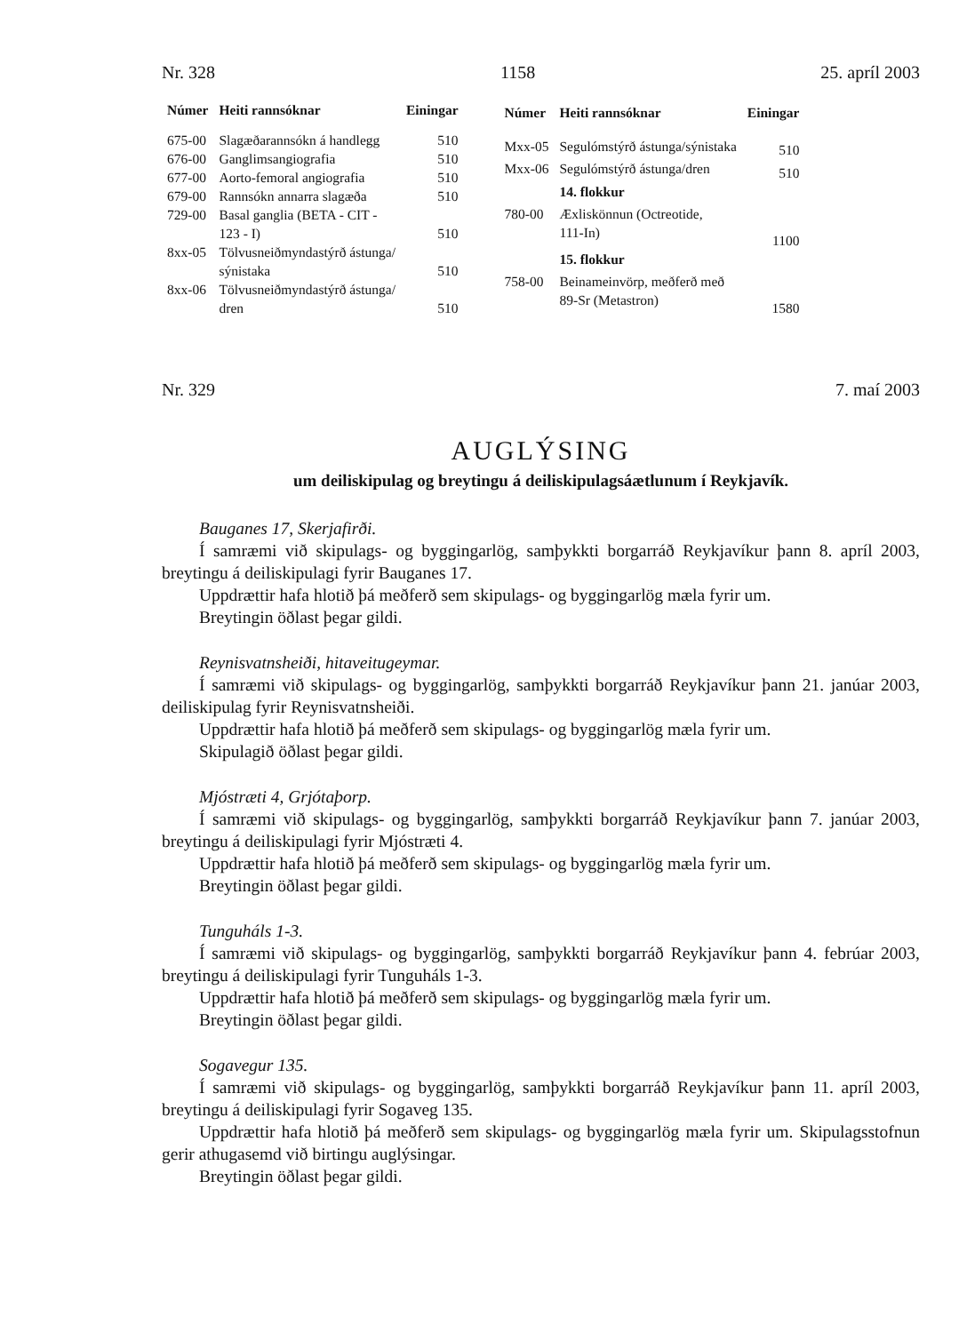Nr. 328 1158 25. apríl 2003
| Númer | Heiti rannsóknar | Einingar |
| --- | --- | --- |
| 675-00 | Slagæðarannsókn á handlegg | 510 |
| 676-00 | Ganglimsangiografia | 510 |
| 677-00 | Aorto-femoral angiografia | 510 |
| 679-00 | Rannsókn annarra slagæða | 510 |
| 729-00 | Basal ganglia (BETA - CIT - 123 - I) | 510 |
| 8xx-05 | Tölvusneiðmyndastýrð ástunga/ sýnistaka | 510 |
| 8xx-06 | Tölvusneiðmyndastýrð ástunga/ dren | 510 |
| Númer | Heiti rannsóknar | Einingar |
| --- | --- | --- |
| Mxx-05 | Segulómstýrð ástunga/sýnistaka | 510 |
| Mxx-06 | Segulómstýrð ástunga/dren | 510 |
| | 14. flokkur | |
| 780-00 | Æxliskönnun (Octreotide, 111-In) | 1100 |
| | 15. flokkur | |
| 758-00 | Beinameinvörp, meðferð með 89-Sr (Metastron) | 1580 |
Nr. 329 7. maí 2003
AUGLÝSING
um deiliskipulag og breytingu á deiliskipulagsáætlunum í Reykjavík.
Bauganes 17, Skerjafirði.
Í samræmi við skipulags- og byggingarlög, samþykkti borgarráð Reykjavíkur þann 8. apríl 2003, breytingu á deiliskipulagi fyrir Bauganes 17.
Uppdrættir hafa hlotið þá meðferð sem skipulags- og byggingarlög mæla fyrir um.
Breytingin öðlast þegar gildi.
Reynisvatnsheiði, hitaveitugeymar.
Í samræmi við skipulags- og byggingarlög, samþykkti borgarráð Reykjavíkur þann 21. janúar 2003, deiliskipulag fyrir Reynisvatnsheiði.
Uppdrættir hafa hlotið þá meðferð sem skipulags- og byggingarlög mæla fyrir um.
Skipulagið öðlast þegar gildi.
Mjóstræti 4, Grjótaþorp.
Í samræmi við skipulags- og byggingarlög, samþykkti borgarráð Reykjavíkur þann 7. janúar 2003, breytingu á deiliskipulagi fyrir Mjóstræti 4.
Uppdrættir hafa hlotið þá meðferð sem skipulags- og byggingarlög mæla fyrir um.
Breytingin öðlast þegar gildi.
Tunguháls 1-3.
Í samræmi við skipulags- og byggingarlög, samþykkti borgarráð Reykjavíkur þann 4. febrúar 2003, breytingu á deiliskipulagi fyrir Tunguháls 1-3.
Uppdrættir hafa hlotið þá meðferð sem skipulags- og byggingarlög mæla fyrir um.
Breytingin öðlast þegar gildi.
Sogavegur 135.
Í samræmi við skipulags- og byggingarlög, samþykkti borgarráð Reykjavíkur þann 11. apríl 2003, breytingu á deiliskipulagi fyrir Sogaveg 135.
Uppdrættir hafa hlotið þá meðferð sem skipulags- og byggingarlög mæla fyrir um. Skipulagsstofnun gerir athugasemd við birtingu auglýsingar.
Breytingin öðlast þegar gildi.